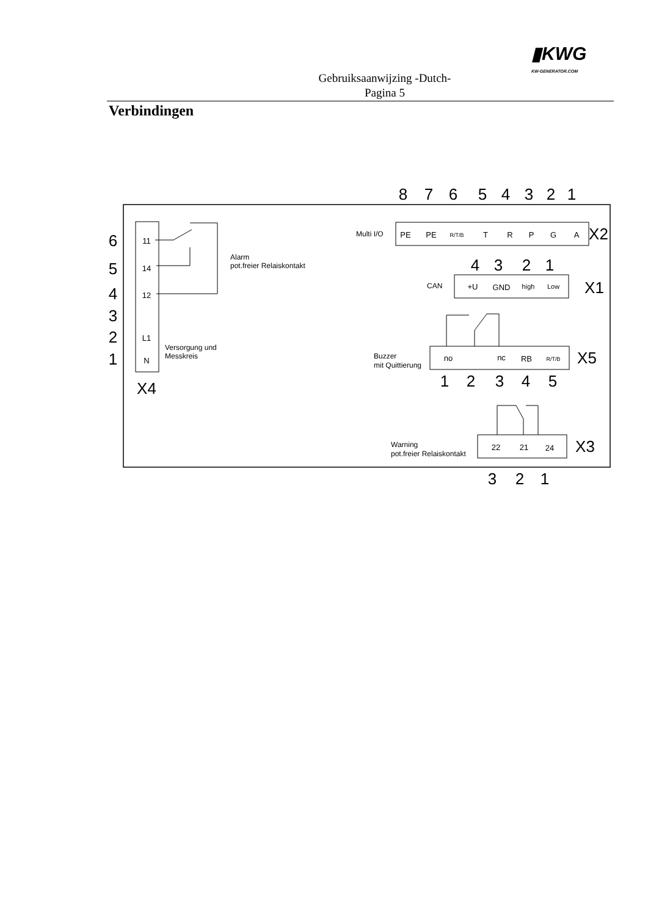Gebruiksaanwijzing -Dutch-
Pagina 5
▮KWG
KW-GENERATOR.COM
Verbindingen
11
14
12
L1
N
PE
PE
R/T/B
T
R
P
G
A
+U
GND
high
Low
no
nc
RB
R/T/B
22
21
24
8
7
6
5
4
3
2
1
6
5
4
3
2
1
X2
4
3
2
1
X1
X5
1
2
3
4
5
X4
X3
3
2
1
Alarm
pot.freier Relaiskontakt
Versorgung und
Messkreis
Multi I/O
CAN
Buzzer
mit Quittierung
Warning
pot.freier Relaiskontakt